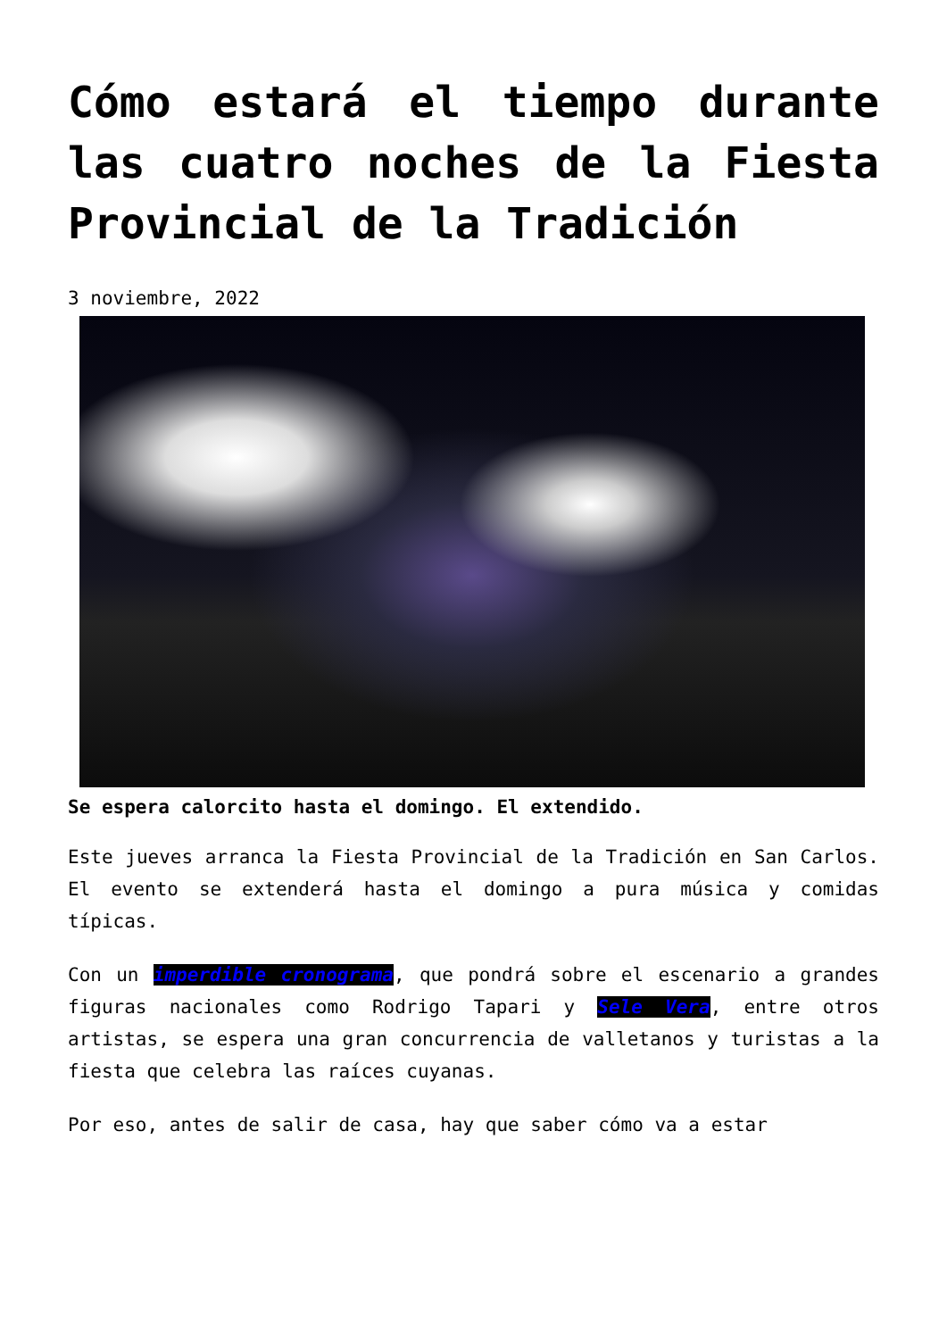Cómo estará el tiempo durante las cuatro noches de la Fiesta Provincial de la Tradición
3 noviembre, 2022
Se espera calorcito hasta el domingo. El extendido.
Este jueves arranca la Fiesta Provincial de la Tradición en San Carlos. El evento se extenderá hasta el domingo a pura música y comidas típicas.
Con un imperdible cronograma, que pondrá sobre el escenario a grandes figuras nacionales como Rodrigo Tapari y Sele Vera, entre otros artistas, se espera una gran concurrencia de valletanos y turistas a la fiesta que celebra las raíces cuyanas.
Por eso, antes de salir de casa, hay que saber cómo va a estar